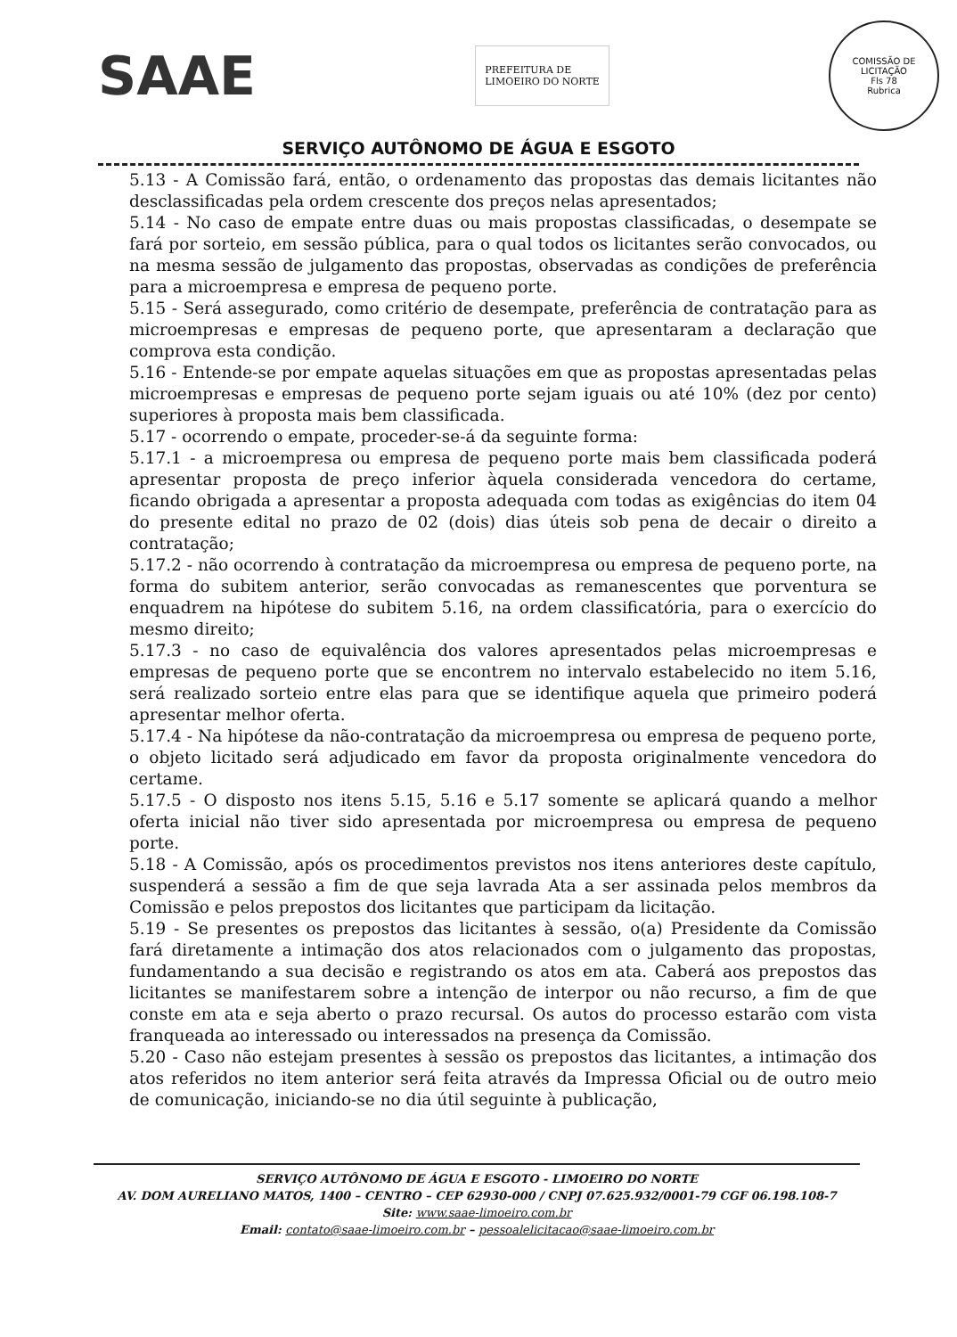SAAE
PREFEITURA DE
LIMOEIRO DO NORTE
COMISSÃO DE LICITAÇÃO
Fls 78
Rubrica
SERVIÇO AUTÔNOMO DE ÁGUA E ESGOTO
5.13 - A Comissão fará, então, o ordenamento das propostas das demais licitantes não desclassificadas pela ordem crescente dos preços nelas apresentados;
5.14 - No caso de empate entre duas ou mais propostas classificadas, o desempate se fará por sorteio, em sessão pública, para o qual todos os licitantes serão convocados, ou na mesma sessão de julgamento das propostas, observadas as condições de preferência para a microempresa e empresa de pequeno porte.
5.15 - Será assegurado, como critério de desempate, preferência de contratação para as microempresas e empresas de pequeno porte, que apresentaram a declaração que comprova esta condição.
5.16 - Entende-se por empate aquelas situações em que as propostas apresentadas pelas microempresas e empresas de pequeno porte sejam iguais ou até 10% (dez por cento) superiores à proposta mais bem classificada.
5.17 - ocorrendo o empate, proceder-se-á da seguinte forma:
5.17.1 - a microempresa ou empresa de pequeno porte mais bem classificada poderá apresentar proposta de preço inferior àquela considerada vencedora do certame, ficando obrigada a apresentar a proposta adequada com todas as exigências do item 04 do presente edital no prazo de 02 (dois) dias úteis sob pena de decair o direito a contratação;
5.17.2 - não ocorrendo à contratação da microempresa ou empresa de pequeno porte, na forma do subitem anterior, serão convocadas as remanescentes que porventura se enquadrem na hipótese do subitem 5.16, na ordem classificatória, para o exercício do mesmo direito;
5.17.3 - no caso de equivalência dos valores apresentados pelas microempresas e empresas de pequeno porte que se encontrem no intervalo estabelecido no item 5.16, será realizado sorteio entre elas para que se identifique aquela que primeiro poderá apresentar melhor oferta.
5.17.4 - Na hipótese da não-contratação da microempresa ou empresa de pequeno porte, o objeto licitado será adjudicado em favor da proposta originalmente vencedora do certame.
5.17.5 - O disposto nos itens 5.15, 5.16 e 5.17 somente se aplicará quando a melhor oferta inicial não tiver sido apresentada por microempresa ou empresa de pequeno porte.
5.18 - A Comissão, após os procedimentos previstos nos itens anteriores deste capítulo, suspenderá a sessão a fim de que seja lavrada Ata a ser assinada pelos membros da Comissão e pelos prepostos dos licitantes que participam da licitação.
5.19 - Se presentes os prepostos das licitantes à sessão, o(a) Presidente da Comissão fará diretamente a intimação dos atos relacionados com o julgamento das propostas, fundamentando a sua decisão e registrando os atos em ata. Caberá aos prepostos das licitantes se manifestarem sobre a intenção de interpor ou não recurso, a fim de que conste em ata e seja aberto o prazo recursal. Os autos do processo estarão com vista franqueada ao interessado ou interessados na presença da Comissão.
5.20 - Caso não estejam presentes à sessão os prepostos das licitantes, a intimação dos atos referidos no item anterior será feita através da Impressa Oficial ou de outro meio de comunicação, iniciando-se no dia útil seguinte à publicação,
SERVIÇO AUTÔNOMO DE ÁGUA E ESGOTO - LIMOEIRO DO NORTE
AV. DOM AURELIANO MATOS, 1400 – CENTRO – CEP 62930-000 / CNPJ 07.625.932/0001-79 CGF 06.198.108-7
Site: www.saae-limoeiro.com.br
Email: contato@saae-limoeiro.com.br – pessoalelicitacao@saae-limoeiro.com.br